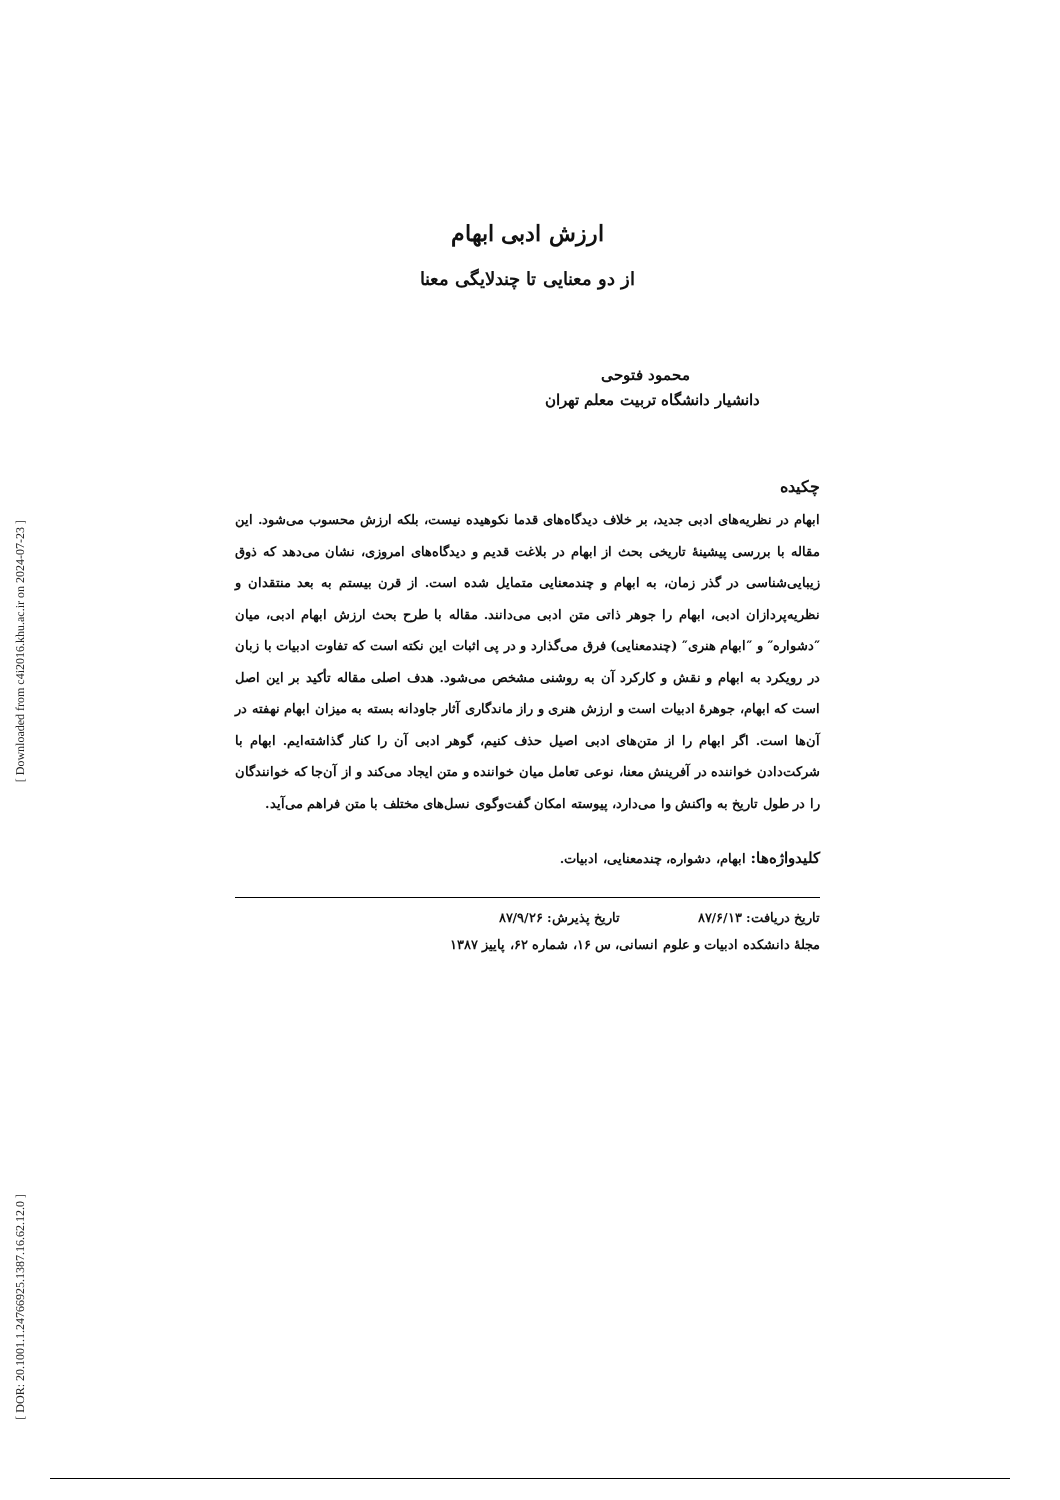[ Downloaded from c4i2016.khu.ac.ir on 2024-07-23 ]
[ DOR: 20.1001.1.24766925.1387.16.62.12.0 ]
ارزش ادبی ابهام
از دو معنایی تا چندلایگی معنا
محمود فتوحی
دانشیار دانشگاه تربیت معلم تهران
چکیده
ابهام در نظریه‌های ادبی جدید، بر خلاف دیدگاه‌های قدما نکوهیده نیست، بلکه ارزش محسوب می‌شود. این مقاله با بررسی پیشینهٔ تاریخی بحث از ابهام در بلاغت قدیم و دیدگاه‌های امروزی، نشان می‌دهد که ذوق زیبایی‌شناسی در گذر زمان، به ابهام و چندمعنایی متمایل شده است. از قرن بیستم به بعد منتقدان و نظریه‌پردازان ادبی، ابهام را جوهر ذاتی متن ادبی می‌دانند. مقاله با طرح بحث ارزش ابهام ادبی، میان ″دشواره″ و ″ابهام هنری″ (چندمعنایی) فرق می‌گذارد و در پی اثبات این نکته است که تفاوت ادبیات با زبان در رویکرد به ابهام و نقش و کارکرد آن به روشنی مشخص می‌شود. هدف اصلی مقاله تأکید بر این اصل است که ابهام، جوهرهٔ ادبیات است و ارزش هنری و راز ماندگاری آثار جاودانه بسته به میزان ابهام نهفته در آن‌ها است. اگر ابهام را از متن‌های ادبی اصیل حذف کنیم، گوهر ادبی آن را کنار گذاشته‌ایم. ابهام با شرکت‌دادن خواننده در آفرینش معنا، نوعی تعامل میان خواننده و متن ایجاد می‌کند و از آن‌جا که خوانندگان را در طول تاریخ به واکنش وا می‌دارد، پیوسته امکان گفت‌وگوی نسل‌های مختلف با متن فراهم می‌آید.
کلیدواژه‌ها: ابهام، دشواره، چندمعنایی، ادبیات.
تاریخ دریافت: ۸۷/۶/۱۳ تاریخ پذیرش: ۸۷/۹/۲۶
مجلهٔ دانشکده ادبیات و علوم انسانی، س ۱۶، شماره ۶۲، پاییز ۱۳۸۷